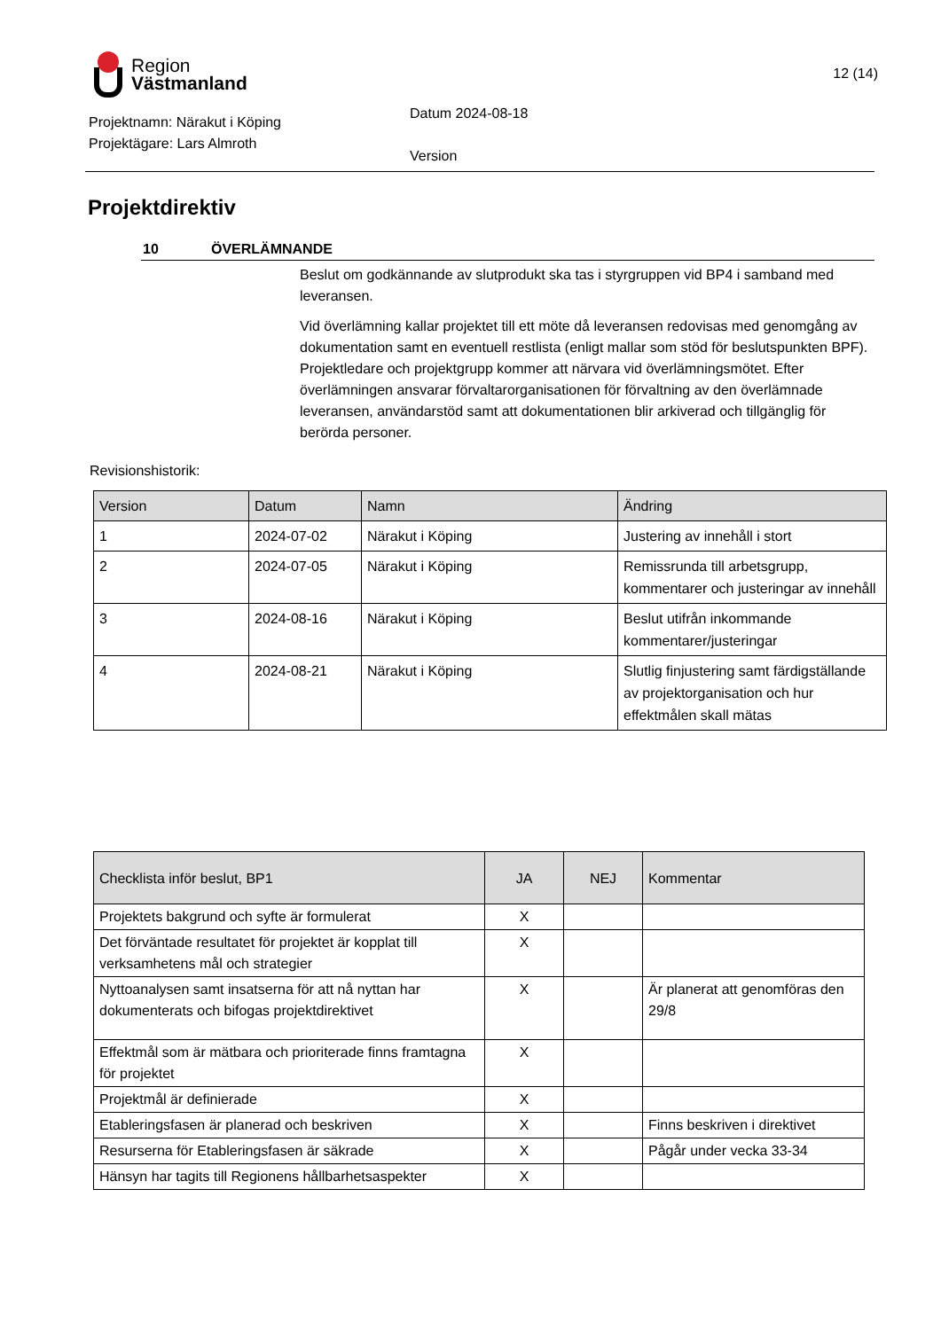Region
Västmanland
12 (14)
Projektnamn: Närakut i Köping
Projektägare: Lars Almroth
Datum 2024-08-18
Version
Projektdirektiv
10 ÖVERLÄMNANDE
Beslut om godkännande av slutprodukt ska tas i styrgruppen vid BP4 i samband med leveransen.
Vid överlämning kallar projektet till ett möte då leveransen redovisas med genomgång av dokumentation samt en eventuell restlista (enligt mallar som stöd för beslutspunkten BPF). Projektledare och projektgrupp kommer att närvara vid överlämningsmötet. Efter överlämningen ansvarar förvaltarorganisationen för förvaltning av den överlämnade leveransen, användarstöd samt att dokumentationen blir arkiverad och tillgänglig för berörda personer.
Revisionshistorik:
| Version | Datum | Namn | Ändring |
| --- | --- | --- | --- |
| 1 | 2024-07-02 | Närakut i Köping | Justering av innehåll i stort |
| 2 | 2024-07-05 | Närakut i Köping | Remissrunda till arbetsgrupp, kommentarer och justeringar av innehåll |
| 3 | 2024-08-16 | Närakut i Köping | Beslut utifrån inkommande kommentarer/justeringar |
| 4 | 2024-08-21 | Närakut i Köping | Slutlig finjustering samt färdigställande av projektorganisation och hur effektmålen skall mätas |
| Checklista inför beslut, BP1 | JA | NEJ | Kommentar |
| --- | --- | --- | --- |
| Projektets bakgrund och syfte är formulerat | X | | |
| Det förväntade resultatet för projektet är kopplat till verksamhetens mål och strategier | X | | |
| Nyttoanalysen samt insatserna för att nå nyttan har dokumenterats och bifogas projektdirektivet | X | | Är planerat att genomföras den 29/8 |
| Effektmål som är mätbara och prioriterade finns framtagna för projektet | X | | |
| Projektmål är definierade | X | | |
| Etableringsfasen är planerad och beskriven | X | | Finns beskriven i direktivet |
| Resurserna för Etableringsfasen är säkrade | X | | Pågår under vecka 33-34 |
| Hänsyn har tagits till Regionens hållbarhetsaspekter | X | | |